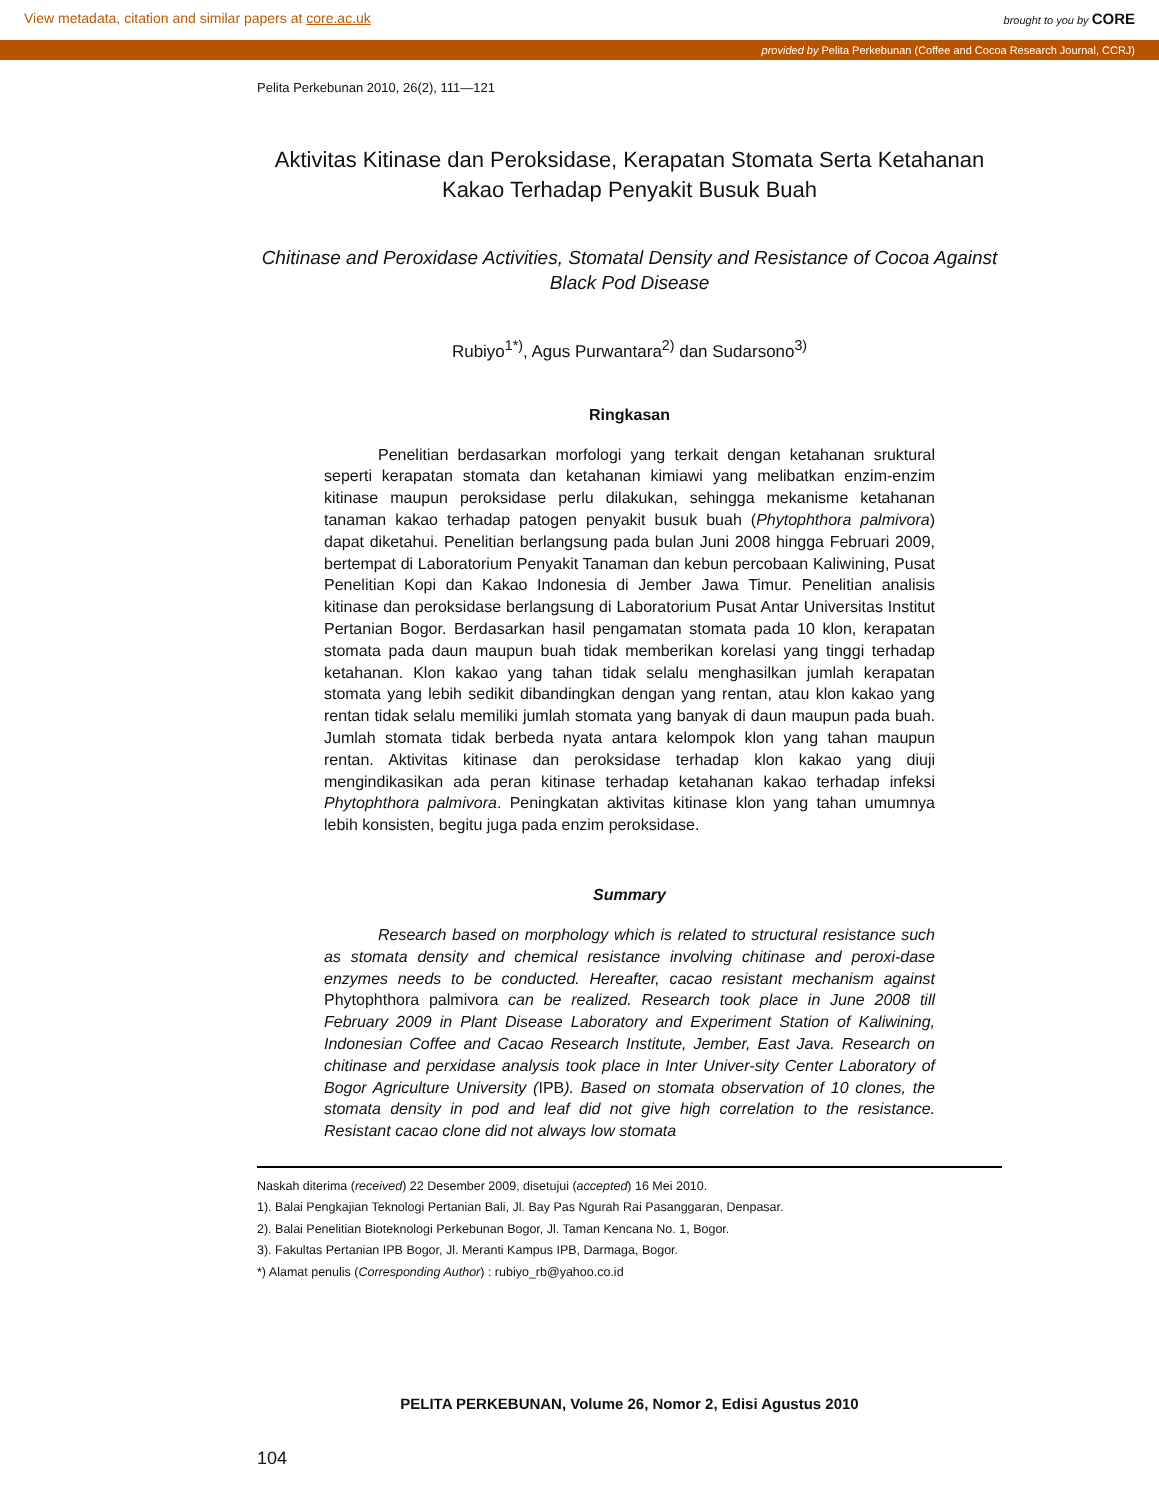View metadata, citation and similar papers at core.ac.uk brought to you by CORE
provided by Pelita Perkebunan (Coffee and Cocoa Research Journal, CCRJ)
Pelita Perkebunan 2010, 26(2), 111—121
Aktivitas Kitinase dan Peroksidase, Kerapatan Stomata Serta Ketahanan Kakao Terhadap Penyakit Busuk Buah
Chitinase and Peroxidase Activities, Stomatal Density and Resistance of Cocoa Against Black Pod Disease
Rubiyo<sup>1*)</sup>, Agus Purwantara<sup>2)</sup> dan Sudarsono<sup>3)</sup>
Ringkasan
Penelitian berdasarkan morfologi yang terkait dengan ketahanan sruktural seperti kerapatan stomata dan ketahanan kimiawi yang melibatkan enzim-enzim kitinase maupun peroksidase perlu dilakukan, sehingga mekanisme ketahanan tanaman kakao terhadap patogen penyakit busuk buah (Phytophthora palmivora) dapat diketahui. Penelitian berlangsung pada bulan Juni 2008 hingga Februari 2009, bertempat di Laboratorium Penyakit Tanaman dan kebun percobaan Kaliwining, Pusat Penelitian Kopi dan Kakao Indonesia di Jember Jawa Timur. Penelitian analisis kitinase dan peroksidase berlangsung di Laboratorium Pusat Antar Universitas Institut Pertanian Bogor. Berdasarkan hasil pengamatan stomata pada 10 klon, kerapatan stomata pada daun maupun buah tidak memberikan korelasi yang tinggi terhadap ketahanan. Klon kakao yang tahan tidak selalu menghasilkan jumlah kerapatan stomata yang lebih sedikit dibandingkan dengan yang rentan, atau klon kakao yang rentan tidak selalu memiliki jumlah stomata yang banyak di daun maupun pada buah. Jumlah stomata tidak berbeda nyata antara kelompok klon yang tahan maupun rentan. Aktivitas kitinase dan peroksidase terhadap klon kakao yang diuji mengindikasikan ada peran kitinase terhadap ketahanan kakao terhadap infeksi Phytophthora palmivora. Peningkatan aktivitas kitinase klon yang tahan umumnya lebih konsisten, begitu juga pada enzim peroksidase.
Summary
Research based on morphology which is related to structural resistance such as stomata density and chemical resistance involving chitinase and peroxi-dase enzymes needs to be conducted. Hereafter, cacao resistant mechanism against Phytophthora palmivora can be realized. Research took place in June 2008 till February 2009 in Plant Disease Laboratory and Experiment Station of Kaliwining, Indonesian Coffee and Cacao Research Institute, Jember, East Java. Research on chitinase and perxidase analysis took place in Inter Univer-sity Center Laboratory of Bogor Agriculture University (IPB). Based on stomata observation of 10 clones, the stomata density in pod and leaf did not give high correlation to the resistance. Resistant cacao clone did not always low stomata
Naskah diterima (received) 22 Desember 2009, disetujui (accepted) 16 Mei 2010.
1). Balai Pengkajian Teknologi Pertanian Bali, Jl. Bay Pas Ngurah Rai Pasanggaran, Denpasar.
2). Balai Penelitian Bioteknologi Perkebunan Bogor, Jl. Taman Kencana No. 1, Bogor.
3). Fakultas Pertanian IPB Bogor, Jl. Meranti Kampus IPB, Darmaga, Bogor.
*) Alamat penulis (Corresponding Author) : rubiyo_rb@yahoo.co.id
PELITA PERKEBUNAN, Volume 26, Nomor 2, Edisi Agustus 2010
104